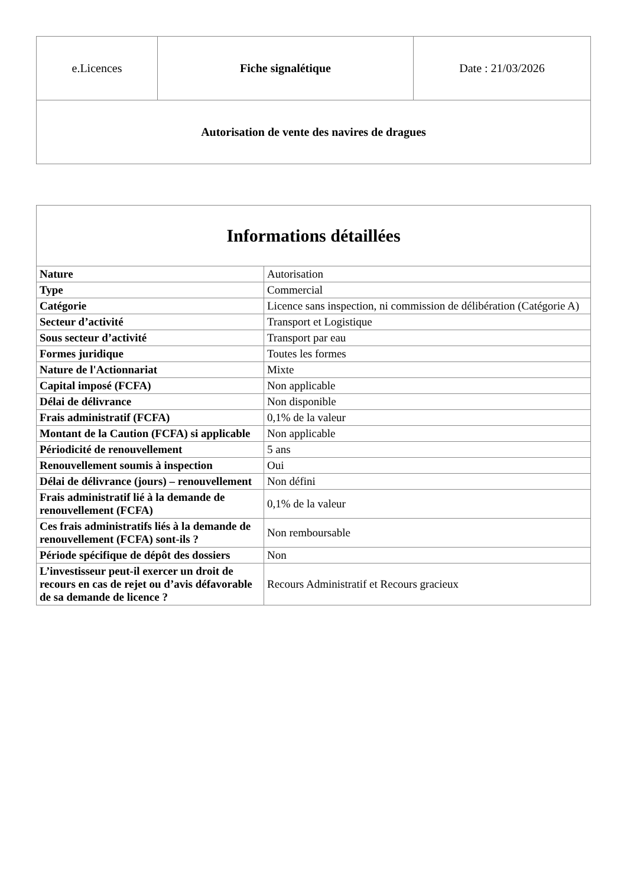| e.Licences | Fiche signalétique | Date : 21/03/2026 |
| Autorisation de vente des navires de dragues | | |
| Informations détaillées | |
| --- | --- |
| Nature | Autorisation |
| Type | Commercial |
| Catégorie | Licence sans inspection, ni commission de délibération (Catégorie A) |
| Secteur d’activité | Transport et Logistique |
| Sous secteur d’activité | Transport par eau |
| Formes juridique | Toutes les formes |
| Nature de l'Actionnariat | Mixte |
| Capital imposé (FCFA) | Non applicable |
| Délai de délivrance | Non disponible |
| Frais administratif (FCFA) | 0,1% de la valeur |
| Montant de la Caution (FCFA) si applicable | Non applicable |
| Périodicité de renouvellement | 5 ans |
| Renouvellement soumis à inspection | Oui |
| Délai de délivrance (jours) – renouvellement | Non défini |
| Frais administratif lié à la demande de renouvellement (FCFA) | 0,1% de la valeur |
| Ces frais administratifs liés à la demande de renouvellement (FCFA) sont-ils ? | Non remboursable |
| Période spécifique de dépôt des dossiers | Non |
| L’investisseur peut-il exercer un droit de recours en cas de rejet ou d’avis défavorable de sa demande de licence ? | Recours Administratif et Recours gracieux |